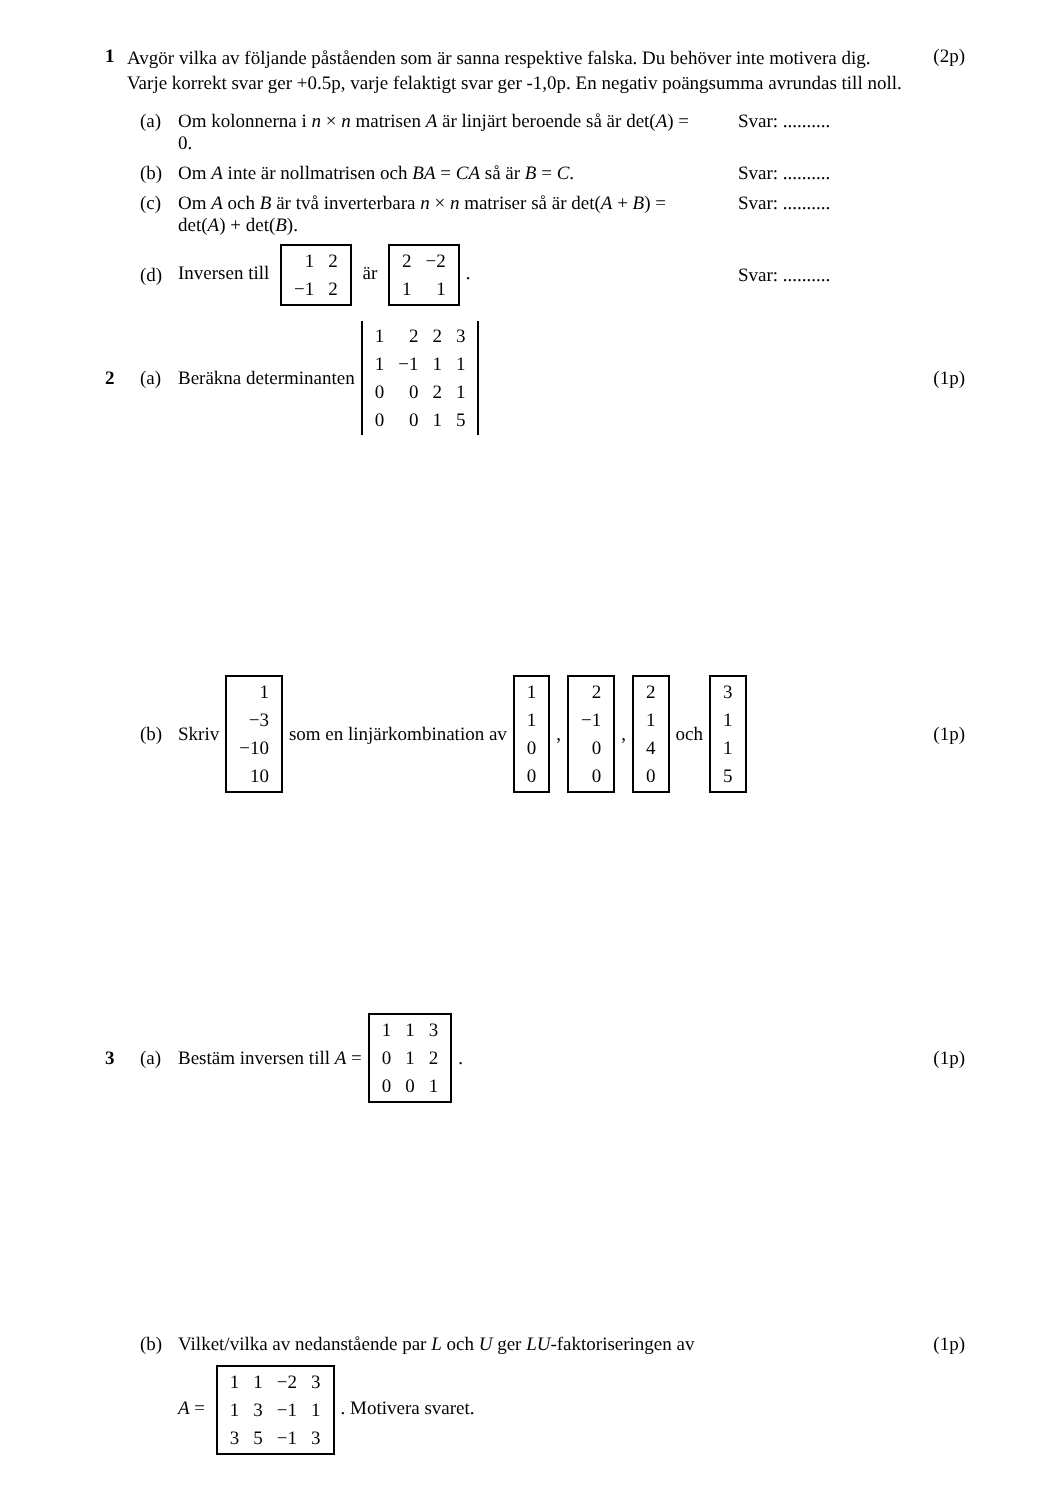1 Avgör vilka av följande påståenden som är sanna respektive falska. Du behöver inte motivera dig. Varje korrekt svar ger +0.5p, varje felaktigt svar ger -1,0p. En negativ poängsumma avrundas till noll. (2p)
(a) Om kolonnerna i n × n matrisen A är linjärt beroende så är det(A) = 0. Svar: ..........
(b) Om A inte är nollmatrisen och BA = CA så är B = C. Svar: ..........
(c) Om A och B är två inverterbara n × n matriser så är det(A + B) = det(A) + det(B). Svar: ..........
(d) Inversen till
| 1 | 2 |
| −1 | 2 |
är
| 2 | −2 |
| 1 | 1 |
. Svar: ..........
2 (a) Beräkna determinanten
| 1 | 2 | 2 | 3 |
| 1 | −1 | 1 | 1 |
| 0 | 0 | 2 | 1 |
| 0 | 0 | 1 | 5 |
(1p)
(b) Skriv
| 1 |
| −3 |
| −10 |
| 10 |
som en linjärkombination av
| 1 |
| 1 |
| 0 |
| 0 |
,
| 2 |
| −1 |
| 0 |
| 0 |
,
| 2 |
| 1 |
| 4 |
| 0 |
och
| 3 |
| 1 |
| 1 |
| 5 |
(1p)
3 (a) Bestäm inversen till A =
| 1 | 1 | 3 |
| 0 | 1 | 2 |
| 0 | 0 | 1 |
. (1p)
(b) Vilket/vilka av nedanstående par L och U ger LU -faktoriseringen av (1p)
A =
| 1 | 1 | −2 | 3 |
| 1 | 3 | −1 | 1 |
| 3 | 5 | −1 | 3 |
. Motivera svaret.